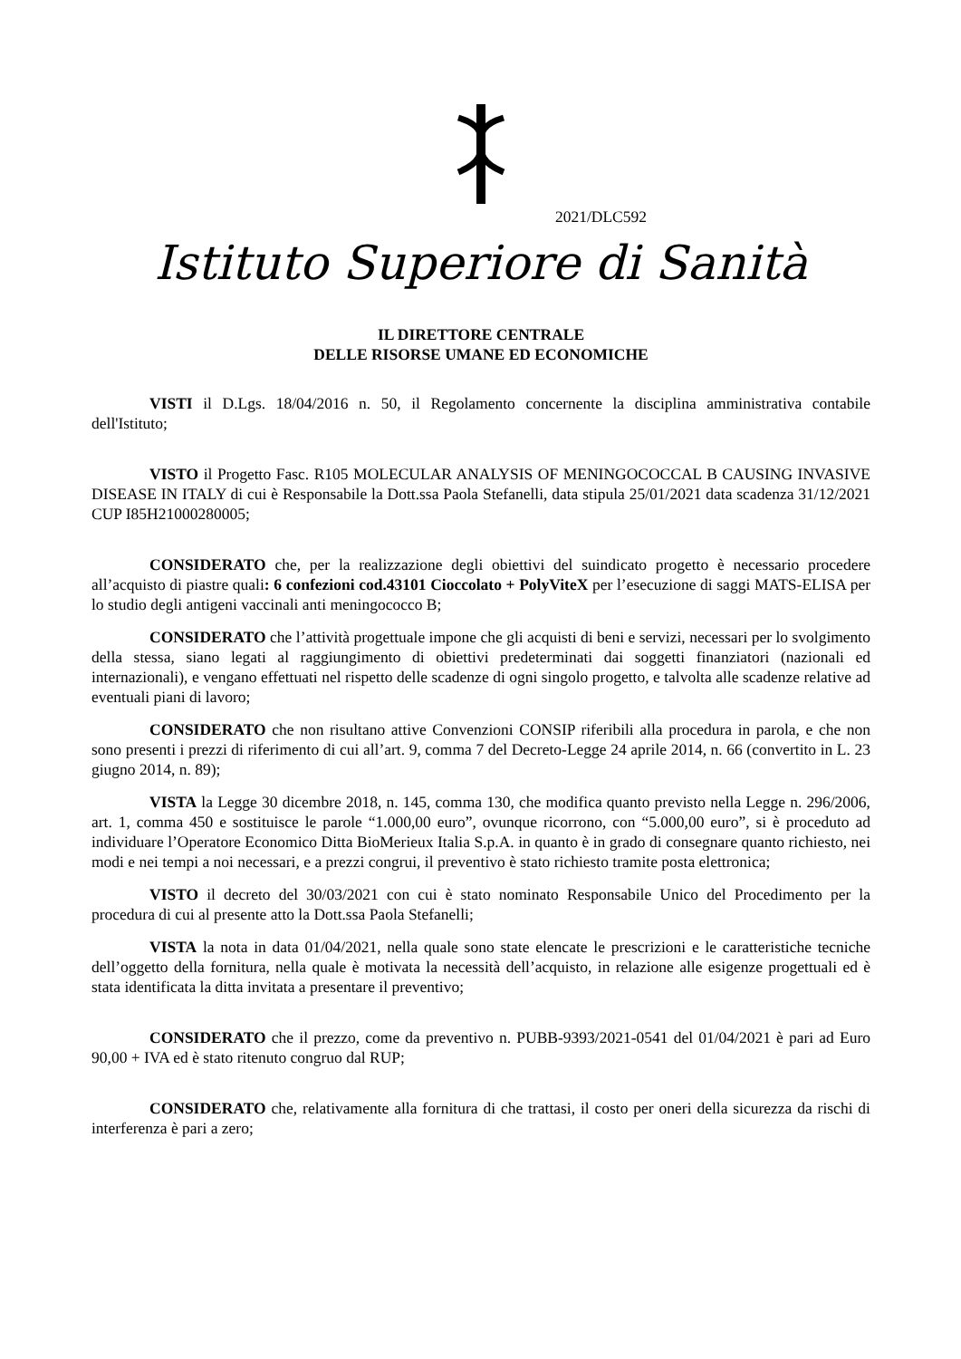2021/DLC592
Istituto Superiore di Sanità
IL DIRETTORE CENTRALE
DELLE RISORSE UMANE ED ECONOMICHE
VISTI il D.Lgs. 18/04/2016 n. 50, il Regolamento concernente la disciplina amministrativa contabile dell'Istituto;
VISTO il Progetto Fasc. R105 MOLECULAR ANALYSIS OF MENINGOCOCCAL B CAUSING INVASIVE DISEASE IN ITALY di cui è Responsabile la Dott.ssa Paola Stefanelli, data stipula 25/01/2021 data scadenza 31/12/2021 CUP I85H21000280005;
CONSIDERATO che, per la realizzazione degli obiettivi del suindicato progetto è necessario procedere all’acquisto di piastre quali: 6 confezioni cod.43101 Cioccolato + PolyViteX per l’esecuzione di saggi MATS-ELISA per lo studio degli antigeni vaccinali anti meningococco B;
CONSIDERATO che l’attività progettuale impone che gli acquisti di beni e servizi, necessari per lo svolgimento della stessa, siano legati al raggiungimento di obiettivi predeterminati dai soggetti finanziatori (nazionali ed internazionali), e vengano effettuati nel rispetto delle scadenze di ogni singolo progetto, e talvolta alle scadenze relative ad eventuali piani di lavoro;
CONSIDERATO che non risultano attive Convenzioni CONSIP riferibili alla procedura in parola, e che non sono presenti i prezzi di riferimento di cui all’art. 9, comma 7 del Decreto-Legge 24 aprile 2014, n. 66 (convertito in L. 23 giugno 2014, n. 89);
VISTA la Legge 30 dicembre 2018, n. 145, comma 130, che modifica quanto previsto nella Legge n. 296/2006, art. 1, comma 450 e sostituisce le parole “1.000,00 euro”, ovunque ricorrono, con “5.000,00 euro”, si è proceduto ad individuare l’Operatore Economico Ditta BioMerieux Italia S.p.A. in quanto è in grado di consegnare quanto richiesto, nei modi e nei tempi a noi necessari, e a prezzi congrui, il preventivo è stato richiesto tramite posta elettronica;
VISTO il decreto del 30/03/2021 con cui è stato nominato Responsabile Unico del Procedimento per la procedura di cui al presente atto la Dott.ssa Paola Stefanelli;
VISTA la nota in data 01/04/2021, nella quale sono state elencate le prescrizioni e le caratteristiche tecniche dell’oggetto della fornitura, nella quale è motivata la necessità dell’acquisto, in relazione alle esigenze progettuali ed è stata identificata la ditta invitata a presentare il preventivo;
CONSIDERATO che il prezzo, come da preventivo n. PUBB-9393/2021-0541 del 01/04/2021 è pari ad Euro 90,00 + IVA ed è stato ritenuto congruo dal RUP;
CONSIDERATO che, relativamente alla fornitura di che trattasi, il costo per oneri della sicurezza da rischi di interferenza è pari a zero;